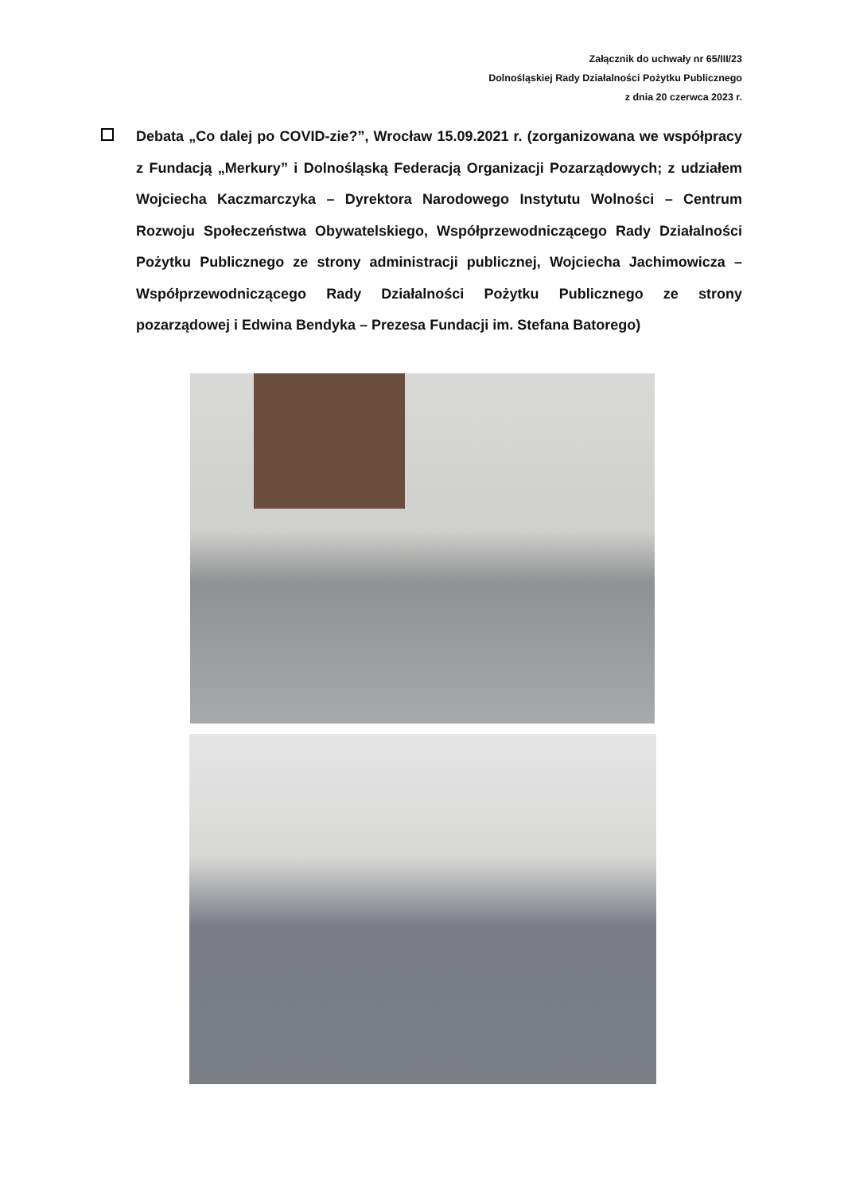Załącznik do uchwały nr 65/III/23
Dolnośląskiej Rady Działalności Pożytku Publicznego
z dnia 20 czerwca 2023 r.
Debata „Co dalej po COVID-zie?”, Wrocław 15.09.2021 r. (zorganizowana we współpracy z Fundacją „Merkury” i Dolnośląską Federacją Organizacji Pozarządowych; z udziałem Wojciecha Kaczmarczyka – Dyrektora Narodowego Instytutu Wolności – Centrum Rozwoju Społeczeństwa Obywatelskiego, Współprzewodniczącego Rady Działalności Pożytku Publicznego ze strony administracji publicznej, Wojciecha Jachimowicza – Współprzewodniczącego Rady Działalności Pożytku Publicznego ze strony pozarządowej i Edwina Bendyka – Prezesa Fundacji im. Stefana Batorego)